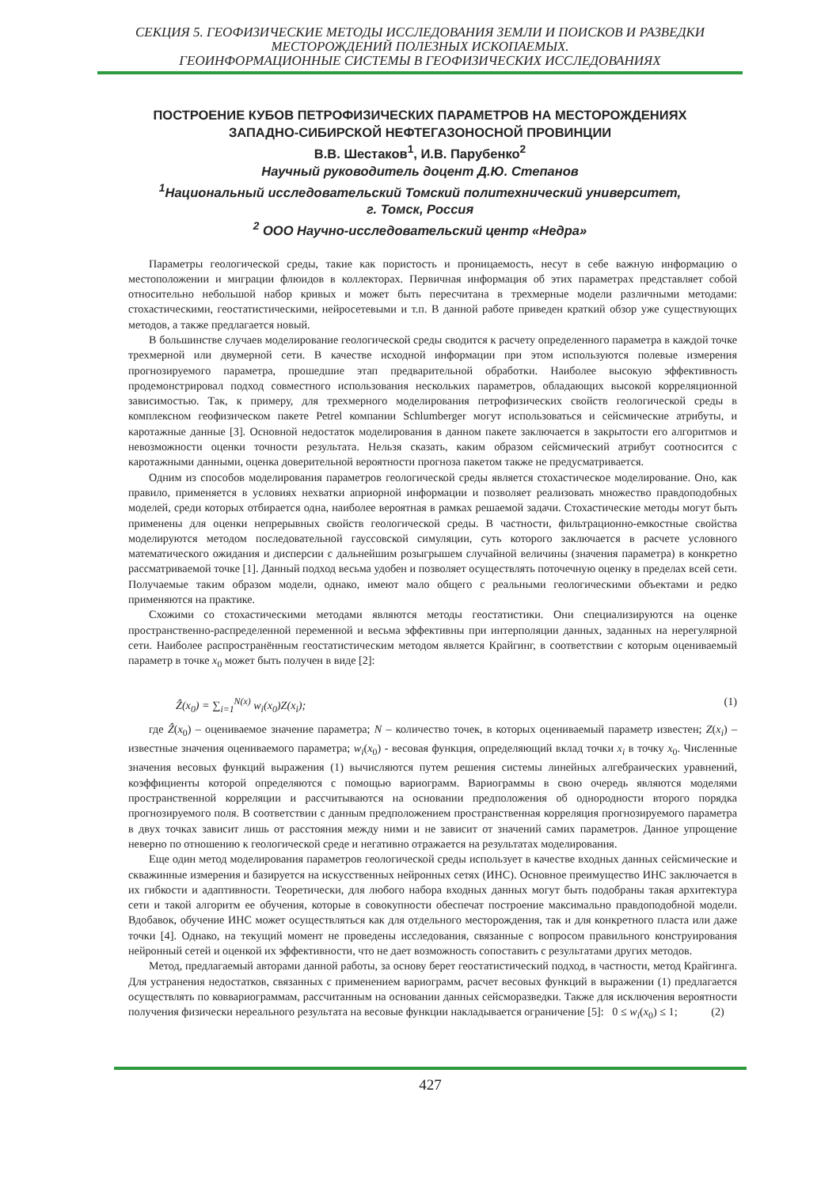СЕКЦИЯ 5. ГЕОФИЗИЧЕСКИЕ МЕТОДЫ ИССЛЕДОВАНИЯ ЗЕМЛИ И ПОИСКОВ И РАЗВЕДКИ МЕСТОРОЖДЕНИЙ ПОЛЕЗНЫХ ИСКОПАЕМЫХ.
ГЕОИНФОРМАЦИОННЫЕ СИСТЕМЫ В ГЕОФИЗИЧЕСКИХ ИССЛЕДОВАНИЯХ
ПОСТРОЕНИЕ КУБОВ ПЕТРОФИЗИЧЕСКИХ ПАРАМЕТРОВ НА МЕСТОРОЖДЕНИЯХ
ЗАПАДНО-СИБИРСКОЙ НЕФТЕГАЗОНОСНОЙ ПРОВИНЦИИ
В.В. Шестаков<sup>1</sup>, И.В. Парубенко<sup>2</sup>
Научный руководитель доцент Д.Ю. Степанов
<sup>1</sup>Национальный исследовательский Томский политехнический университет,
г. Томск, Россия
<sup>2</sup> ООО Научно-исследовательский центр «Недра»
Параметры геологической среды, такие как пористость и проницаемость, несут в себе важную информацию о местоположении и миграции флюидов в коллекторах. Первичная информация об этих параметрах представляет собой относительно небольшой набор кривых и может быть пересчитана в трехмерные модели различными методами: стохастическими, геостатистическими, нейросетевыми и т.п. В данной работе приведен краткий обзор уже существующих методов, а также предлагается новый.
В большинстве случаев моделирование геологической среды сводится к расчету определенного параметра в каждой точке трехмерной или двумерной сети. В качестве исходной информации при этом используются полевые измерения прогнозируемого параметра, прошедшие этап предварительной обработки. Наиболее высокую эффективность продемонстрировал подход совместного использования нескольких параметров, обладающих высокой корреляционной зависимостью. Так, к примеру, для трехмерного моделирования петрофизических свойств геологической среды в комплексном геофизическом пакете Petrel компании Schlumberger могут использоваться и сейсмические атрибуты, и каротажные данные [3]. Основной недостаток моделирования в данном пакете заключается в закрытости его алгоритмов и невозможности оценки точности результата. Нельзя сказать, каким образом сейсмический атрибут соотносится с каротажными данными, оценка доверительной вероятности прогноза пакетом также не предусматривается.
Одним из способов моделирования параметров геологической среды является стохастическое моделирование. Оно, как правило, применяется в условиях нехватки априорной информации и позволяет реализовать множество правдоподобных моделей, среди которых отбирается одна, наиболее вероятная в рамках решаемой задачи. Стохастические методы могут быть применены для оценки непрерывных свойств геологической среды. В частности, фильтрационно-емкостные свойства моделируются методом последовательной гауссовской симуляции, суть которого заключается в расчете условного математического ожидания и дисперсии с дальнейшим розыгрышем случайной величины (значения параметра) в конкретно рассматриваемой точке [1]. Данный подход весьма удобен и позволяет осуществлять поточечную оценку в пределах всей сети. Получаемые таким образом модели, однако, имеют мало общего с реальными геологическими объектами и редко применяются на практике.
Схожими со стохастическими методами являются методы геостатистики. Они специализируются на оценке пространственно-распределенной переменной и весьма эффективны при интерполяции данных, заданных на нерегулярной сети. Наиболее распространённым геостатистическим методом является Крайгинг, в соответствии с которым оцениваемый параметр в точке x<sub>0</sub> может быть получен в виде [2]:
Ẑ(x<sub>0</sub>) = ∑<sub>i=1</sub><sup>N(x)</sup> w<sub>i</sub>(x<sub>0</sub>)Z(x<sub>i</sub>); (1)
где Ẑ(x<sub>0</sub>) – оцениваемое значение параметра; N – количество точек, в которых оцениваемый параметр известен; Z(x<sub>i</sub>) – известные значения оцениваемого параметра; w<sub>i</sub>(x<sub>0</sub>) - весовая функция, определяющий вклад точки x<sub>i</sub> в точку x<sub>0</sub>. Численные значения весовых функций выражения (1) вычисляются путем решения системы линейных алгебраических уравнений, коэффициенты которой определяются с помощью вариограмм. Вариограммы в свою очередь являются моделями пространственной корреляции и рассчитываются на основании предположения об однородности второго порядка прогнозируемого поля. В соответствии с данным предположением пространственная корреляция прогнозируемого параметра в двух точках зависит лишь от расстояния между ними и не зависит от значений самих параметров. Данное упрощение неверно по отношению к геологической среде и негативно отражается на результатах моделирования.
Еще один метод моделирования параметров геологической среды использует в качестве входных данных сейсмические и скважинные измерения и базируется на искусственных нейронных сетях (ИНС). Основное преимущество ИНС заключается в их гибкости и адаптивности. Теоретически, для любого набора входных данных могут быть подобраны такая архитектура сети и такой алгоритм ее обучения, которые в совокупности обеспечат построение максимально правдоподобной модели. Вдобавок, обучение ИНС может осуществляться как для отдельного месторождения, так и для конкретного пласта или даже точки [4]. Однако, на текущий момент не проведены исследования, связанные с вопросом правильного конструирования нейронный сетей и оценкой их эффективности, что не дает возможность сопоставить с результатами других методов.
Метод, предлагаемый авторами данной работы, за основу берет геостатистический подход, в частности, метод Крайгинга. Для устранения недостатков, связанных с применением вариограмм, расчет весовых функций в выражении (1) предлагается осуществлять по коввариограммам, рассчитанным на основании данных сейсморазведки. Также для исключения вероятности получения физически нереального результата на весовые функции накладывается ограничение [5]: 0 ≤ w<sub>i</sub>(x<sub>0</sub>) ≤ 1; (2)
427